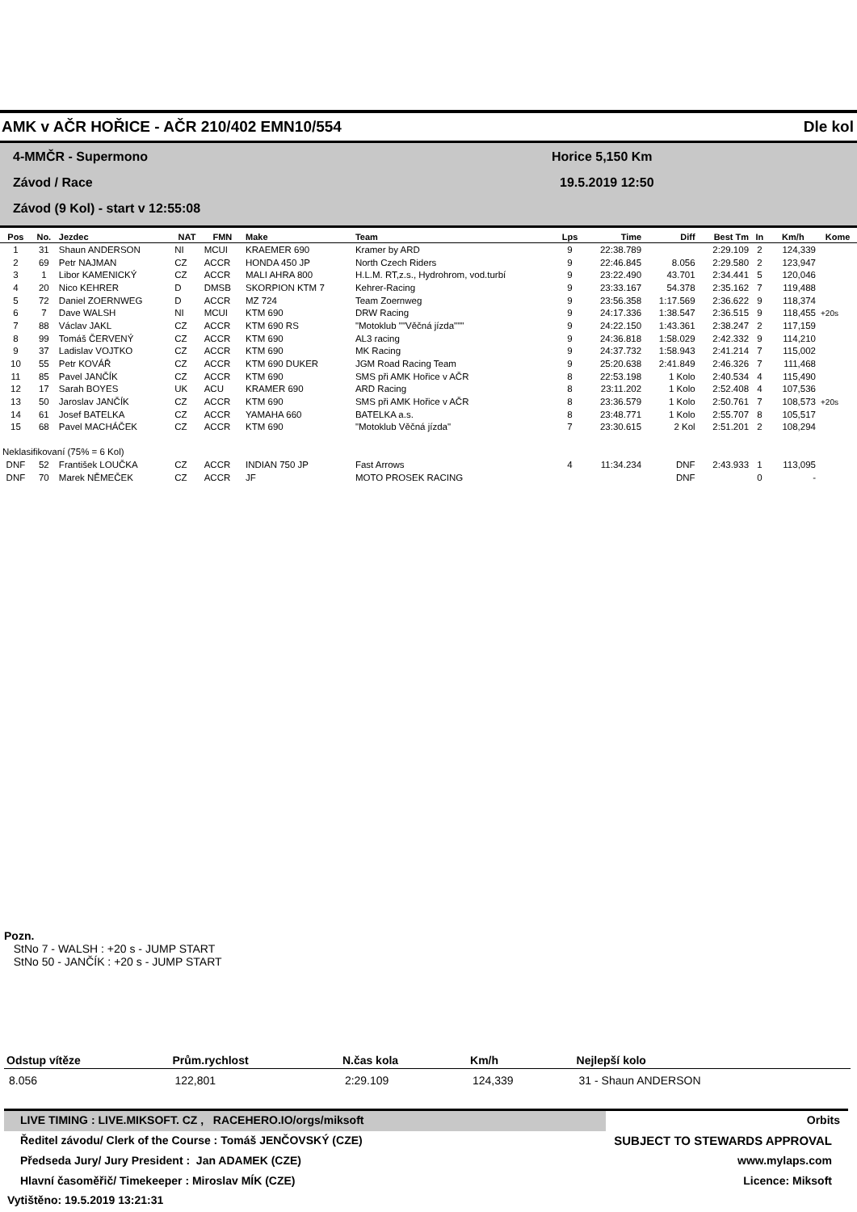AMK v AČR HOŘICE - AČR 210/402 EMN10/554 Dle kol
4-MMČR - Supermono
Závod / Race
Závod (9 Kol) - start v 12:55:08
Horice 5,150 Km
19.5.2019 12:50
| Pos | No. | Jezdec | NAT | FMN | Make | Team | Lps | Time | Diff | Best Tm | In | Km/h | Kome |
| --- | --- | --- | --- | --- | --- | --- | --- | --- | --- | --- | --- | --- | --- |
| 1 | 31 | Shaun ANDERSON | NI | MCUI | KRAEMER 690 | Kramer by ARD | 9 | 22:38.789 | | 2:29.109 | 2 | 124,339 | |
| 2 | 69 | Petr NAJMAN | CZ | ACCR | HONDA 450 JP | North Czech Riders | 9 | 22:46.845 | 8.056 | 2:29.580 | 2 | 123,947 | |
| 3 | 1 | Libor KAMENICKÝ | CZ | ACCR | MALI AHRA 800 | H.L.M. RT,z.s., Hydrohrom, vod.turbí | 9 | 23:22.490 | 43.701 | 2:34.441 | 5 | 120,046 | |
| 4 | 20 | Nico KEHRER | D | DMSB | SKORPION KTM 7 | Kehrer-Racing | 9 | 23:33.167 | 54.378 | 2:35.162 | 7 | 119,488 | |
| 5 | 72 | Daniel ZOERNWEG | D | ACCR | MZ 724 | Team Zoernweg | 9 | 23:56.358 | 1:17.569 | 2:36.622 | 9 | 118,374 | |
| 6 | 7 | Dave WALSH | NI | MCUI | KTM 690 | DRW Racing | 9 | 24:17.336 | 1:38.547 | 2:36.515 | 9 | 118,455 | +20s |
| 7 | 88 | Václav JAKL | CZ | ACCR | KTM 690 RS | "Motoklub ""Věčná jízda""" | 9 | 24:22.150 | 1:43.361 | 2:38.247 | 2 | 117,159 | |
| 8 | 99 | Tomáš ČERVENÝ | CZ | ACCR | KTM 690 | AL3 racing | 9 | 24:36.818 | 1:58.029 | 2:42.332 | 9 | 114,210 | |
| 9 | 37 | Ladislav VOJTKO | CZ | ACCR | KTM 690 | MK Racing | 9 | 24:37.732 | 1:58.943 | 2:41.214 | 7 | 115,002 | |
| 10 | 55 | Petr KOVÁŘ | CZ | ACCR | KTM 690 DUKER | JGM Road Racing Team | 9 | 25:20.638 | 2:41.849 | 2:46.326 | 7 | 111,468 | |
| 11 | 85 | Pavel JANČÍK | CZ | ACCR | KTM 690 | SMS při AMK Hořice v AČR | 8 | 22:53.198 | 1 Kolo | 2:40.534 | 4 | 115,490 | |
| 12 | 17 | Sarah BOYES | UK | ACU | KRAMER 690 | ARD Racing | 8 | 23:11.202 | 1 Kolo | 2:52.408 | 4 | 107,536 | |
| 13 | 50 | Jaroslav JANČÍK | CZ | ACCR | KTM 690 | SMS při AMK Hořice v AČR | 8 | 23:36.579 | 1 Kolo | 2:50.761 | 7 | 108,573 | +20s |
| 14 | 61 | Josef BATELKA | CZ | ACCR | YAMAHA 660 | BATELKA a.s. | 8 | 23:48.771 | 1 Kolo | 2:55.707 | 8 | 105,517 | |
| 15 | 68 | Pavel MACHÁČEK | CZ | ACCR | KTM 690 | "Motoklub Věčná jízda" | 7 | 23:30.615 | 2 Kol | 2:51.201 | 2 | 108,294 | |
| Neklasifikovaní (75% = 6 Kol) | | | | | | | | | | | | | |
| DNF | 52 | František LOUČKA | CZ | ACCR | INDIAN 750 JP | Fast Arrows | 4 | 11:34.234 | DNF | 2:43.933 | 1 | 113,095 | |
| DNF | 70 | Marek NĚMEČEK | CZ | ACCR | JF | MOTO PROSEK RACING | | | DNF | | 0 | - | |
Pozn.
StNo 7 - WALSH : +20 s - JUMP START
StNo 50 - JANČÍK : +20 s - JUMP START
| Odstup vítěze | Prům.rychlost | N.čas kola | Km/h | Nejlepší kolo |
| --- | --- | --- | --- | --- |
| 8.056 | 122,801 | 2:29.109 | 124,339 | 31 - Shaun ANDERSON |
LIVE TIMING : LIVE.MIKSOFT. CZ , RACEHERO.IO/orgs/miksoft
Orbits
Ředitel závodu/ Clerk of the Course : Tomáš JENČOVSKÝ (CZE) SUBJECT TO STEWARDS APPROVAL
Předseda Jury/ Jury President : Jan ADAMEK (CZE) www.mylaps.com
Hlavní časoměřič/ Timekeeper : Miroslav MÍK (CZE) Licence: Miksoft
Vytištěno: 19.5.2019 13:21:31